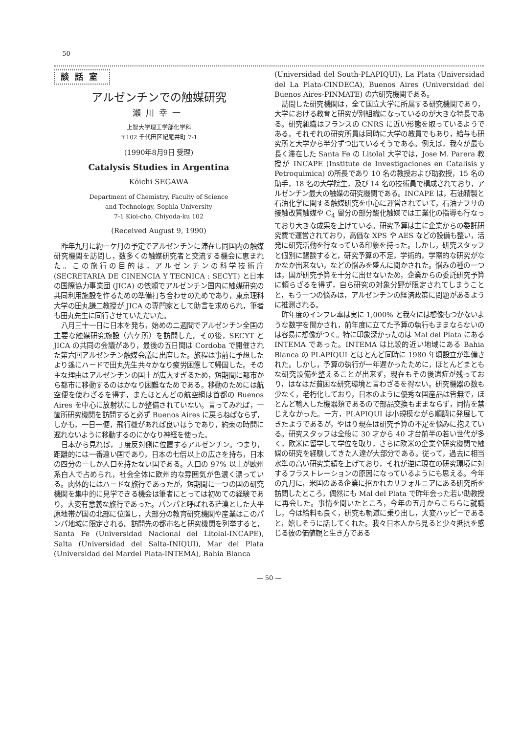— 50 —
談話室
アルゼンチンでの触媒研究
瀬川幸一
上智大学理工学部化学科
〒102 千代田区紀尾井町 7-1
(1990年8月9日 受理)
Catalysis Studies in Argentina
Kōichi SEGAWA
Department of Chemistry, Faculty of Science
and Technology, Sophia University
7-1 Kioi-cho, Chiyoda-ku 102
(Received August 9, 1990)
昨年九月に約一ケ月の予定でアルゼンチンに滞在し同国内の触媒研究機関を訪問し，数多くの触媒研究者と交流する機会に恵まれた。この旅行の目的は，アルゼンチンの科学技術庁 (SECRETARIA DE CINENCIA Y TECNICA : SECYT) と日本の国際協力事業団 (JICA) の依頼でアルゼンチン国内に触媒研究の共同利用施設を作るための準備打ち合わせのためであり，東京理科大学の田丸謙二教授が JICA の専門家として助言を求められ，筆者も田丸先生に同行させていただいた。
八月三十一日に日本を発ち，始めの二週間でアルゼンチン全国の主要な触媒研究施設（六ケ所）を訪問した。その後，SECYT と JICA の共同の会議があり，最後の五日間は Cordoba で開催された第六回アルゼンチン触媒会議に出席した。旅程は事前に予想したより遙にハードで田丸先生共々かなり疲労困憊して帰国した。その主な理由はアルゼンチンの国土が広大すぎるため，短期間に都市から都市に移動するのはかなり困難なためである。移動のためには航空便を使わざるを得ず，またほとんどの航空網は首都の Buenos Aires を中心に放射状にしか整備されていない。言ってみれば，一箇所研究機関を訪問すると必ず Buenos Aires に戻らねばならず，しかも，一日一便，飛行機があれば良いほうであり，約束の時間に遅れないように移動するのにかなり神経を使った。
日本から見れば，丁度反対側に位置するアルゼンチン。つまり，距離的には一番遠い国であり，日本の七倍以上の広さを持ち，日本の四分の一しか人口を持たない国である。人口の 97% 以上が欧州系白人で占められ，社会全体に欧州的な雰囲気が色濃く漂っている。肉体的にはハードな旅行であったが，短期間に一つの国の研究機関を集中的に見学できる機会は筆者にとっては初めての経験であり，大変有意義な旅行であった。パンパと呼ばれる茫漠とした大平原地帯が国の北部に位置し，大部分の教育研究機関や産業はこのパンパ地域に限定される。訪問先の都市名と研究機関を列挙すると，Santa Fe (Universidad Nacional del Litolal-INCAPE), Salta (Universidad del Salta-INIQUI), Mar del Plata (Universidad del Mardel Plata-INTEMA), Bahia Blanca
(Universidad del South-PLAPIQUI), La Plata (Universidad del La Plata-CINDECA), Buenos Aires (Universidad del Buenos Aires-PINMATE) の六研究機関である。
訪問した研究機関は，全て国立大学に所属する研究機関であり，大学における教育と研究が別組織になっているのが大きな特長である。研究組織はフランスの CNRS に近い形態を取っているようである。それぞれの研究所員は同時に大学の教員でもあり，給与も研究所と大学から半分ずつ出ているそうである。例えば，我々が最も長く滞在した Santa Fe の Litolal 大学では，Jose M. Parera 教授が INCAPE (Institute de Investigaciones en Catalisis y Petroquimica) の所長であり 10 名の教授および助教授，15 名の助手，18 名の大学院生，及び 14 名の技術員で構成されており，アルゼンチン最大の触媒の研究機関である。INCAPE は，石油精製と石油化学に関する触媒研究を中心に運営されていて，石油ナフサの接触改質触媒や C<sub>4</sub> 留分の部分酸化触媒では工業化の指導も行なっており大きな成果を上げている。研究予算は主に企業からの委託研究費で運営されており，高価な XPS や AES などの設備も整い，活発に研究活動を行なっている印象を持った。しかし，研究スタッフと個別に懇談すると，研究予算の不足，学術的，学際的な研究がなかなか出来ない，などの悩みを盛んに聞かされた。悩みの種の一つは，国が研究予算を十分に出せないため，企業からの委託研究予算に頼らざるを得ず，自ら研究の対象分野が限定されてしまうことと，もう一つの悩みは，アルゼンチンの経済政策に問題があるように推測される。
昨年度のインフレ率は実に 1,000% と我々には想像もつかないような数字を聞かされ，前年度に立てた予算の執行もままならないのは容易に想像がつく。特に印象深かったのは Mal del Plata にある INTEMA であった。INTEMA は比較的近い地域にある Bahia Blanca の PLAPIQUI とほとんど同時に 1980 年頃設立が準備された。しかし，予算の執行が一年遅かったために，ほとんどまともな研究設備を整えることが出来ず，現在もその後遺症が残っており，はなはだ貧困な研究環境と言わざるを得ない。研究機器の数も少なく，老朽化しており，日本のように優秀な国産品は皆無で，ほとんど輸入した機器類であるので部品交換もままならず，同情を禁じえなかった。一方，PLAPIQUI は小規模ながら順調に発展してきたようであるが，やはり現在は研究予算の不足を悩みに抱えている。研究スタッフは全般に 30 才から 40 才台前半の若い世代が多く，欧米に留学して学位を取り，さらに欧米の企業や研究機関で触媒の研究を経験してきた人達が大部分である。従って，過去に相当水準の高い研究業績を上げており，それが逆に現在の研究環境に対するフラストレーションの原因になっているようにも思える。今年の九月に，米国のある企業に招かれカリフォルニアにある研究所を訪問したところ，偶然にも Mal del Plata で昨年会った若い助教授に再会した。事情を聞いたところ，今年の五月からこちらに就職し，今は給料も良く，研究も軌道に乗り出し，大変ハッピーであると，嬉しそうに話してくれた。我々日本人から見ると少々抵抗を感じる彼の価値観と生き方である
— 50 —